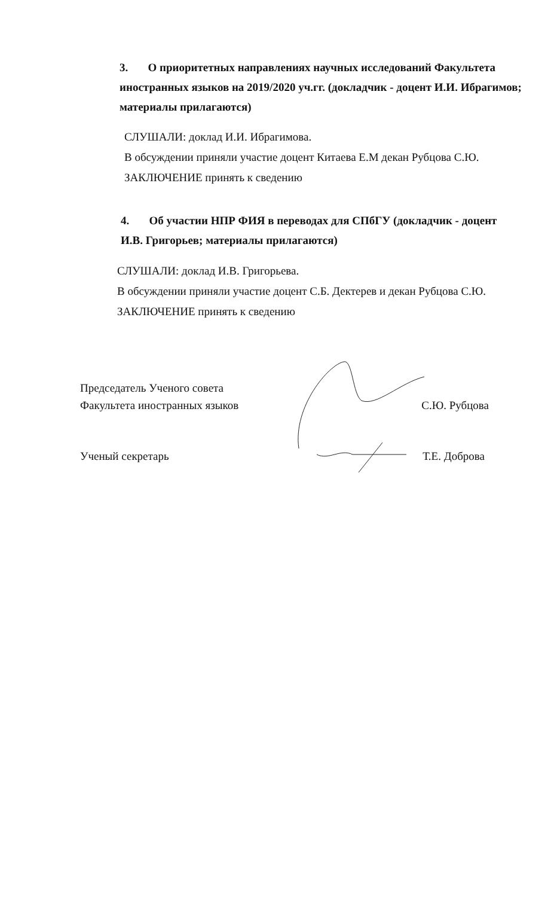3. О приоритетных направлениях научных исследований Факультета
иностранных языков на 2019/2020 уч.гг. (докладчик - доцент И.И. Ибрагимов;
материалы прилагаются)
СЛУШАЛИ: доклад И.И. Ибрагимова.
В обсуждении приняли участие доцент Китаева Е.М декан Рубцова С.Ю.
ЗАКЛЮЧЕНИЕ принять к сведению
4. Об участии НПР ФИЯ в переводах для СПбГУ (докладчик - доцент
И.В. Григорьев; материалы прилагаются)
СЛУШАЛИ: доклад И.В. Григорьева.
В обсуждении приняли участие доцент С.Б. Дектерев и декан Рубцова С.Ю.
ЗАКЛЮЧЕНИЕ принять к сведению
Председатель Ученого совета
Факультета иностранных языков С.Ю. Рубцова
Ученый секретарь Т.Е. Доброва